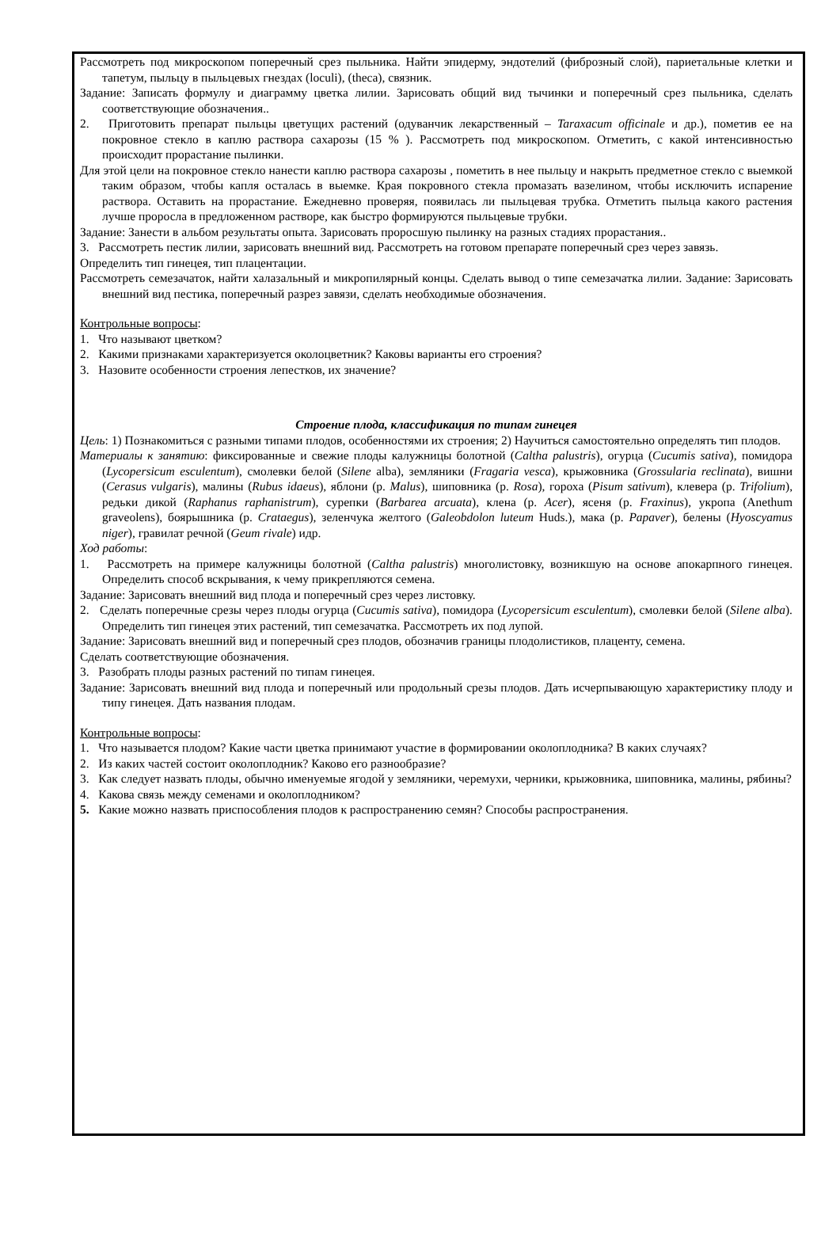Рассмотреть под микроскопом поперечный срез пыльника. Найти эпидерму, эндотелий (фиброзный слой), париетальные клетки и тапетум, пыльцу в пыльцевых гнездах (loculi), (theca), связник.
Задание: Записать формулу и диаграмму цветка лилии. Зарисовать общий вид тычинки и поперечный срез пыльника, сделать соответствующие обозначения..
2. Приготовить препарат пыльцы цветущих растений (одуванчик лекарственный – Taraxacum officinale и др.), пометив ее на покровное стекло в каплю раствора сахарозы (15 % ). Рассмотреть под микроскопом. Отметить, с какой интенсивностью происходит прорастание пылинки.
Для этой цели на покровное стекло нанести каплю раствора сахарозы , пометить в нее пыльцу и накрыть предметное стекло с выемкой таким образом, чтобы капля осталась в выемке. Края покровного стекла промазать вазелином, чтобы исключить испарение раствора. Оставить на прорастание. Ежедневно проверяя, появилась ли пыльцевая трубка. Отметить пыльца какого растения лучше проросла в предложенном растворе, как быстро формируются пыльцевые трубки.
Задание: Занести в альбом результаты опыта. Зарисовать проросшую пылинку на разных стадиях прорастания..
3. Рассмотреть пестик лилии, зарисовать внешний вид. Рассмотреть на готовом препарате поперечный срез через завязь.
Определить тип гинецея, тип плацентации.
Рассмотреть семезачаток, найти халазальный и микропилярный концы. Сделать вывод о типе семезачатка лилии. Задание: Зарисовать внешний вид пестика, поперечный разрез завязи, сделать необходимые обозначения.
Контрольные вопросы:
1. Что называют цветком?
2. Какими признаками характеризуется околоцветник? Каковы варианты его строения?
3. Назовите особенности строения лепестков, их значение?
Строение плода, классификация по типам гинецея
Цель: 1) Познакомиться с разными типами плодов, особенностями их строения; 2) Научиться самостоятельно определять тип плодов.
Материалы к занятию: фиксированные и свежие плоды калужницы болотной (Caltha palustris), огурца (Cucumis sativa), помидора (Lycopersicum esculentum), смолевки белой (Silene alba), земляники (Fragaria vesca), крыжовника (Grossularia reclinata), вишни (Cerasus vulgaris), малины (Rubus idaeus), яблони (р. Malus), шиповника (р. Rosa), гороха (Pisum sativum), клевера (р. Trifolium), редьки дикой (Raphanus raphanistrum), сурепки (Barbarea arcuata), клена (р. Acer), ясеня (р. Fraxinus), укропа (Anethum graveolens), боярышника (р. Crataegus), зеленчука желтого (Galeobdolon luteum Huds.), мака (р. Papaver), белены (Hyoscyamus niger), гравилат речной (Geum rivale) идр.
Ход работы:
1. Рассмотреть на примере калужницы болотной (Caltha palustris) многолистовку, возникшую на основе апокарпного гинецея. Определить способ вскрывания, к чему прикрепляются семена.
Задание: Зарисовать внешний вид плода и поперечный срез через листовку.
2. Сделать поперечные срезы через плоды огурца (Cucumis sativa), помидора (Lycopersicum esculentum), смолевки белой (Silene alba). Определить тип гинецея этих растений, тип семезачатка. Рассмотреть их под лупой.
Задание: Зарисовать внешний вид и поперечный срез плодов, обозначив границы плодолистиков, плаценту, семена.
Сделать соответствующие обозначения.
3. Разобрать плоды разных растений по типам гинецея.
Задание: Зарисовать внешний вид плода и поперечный или продольный срезы плодов. Дать исчерпывающую характеристику плоду и типу гинецея. Дать названия плодам.
Контрольные вопросы:
1. Что называется плодом? Какие части цветка принимают участие в формировании околоплодника? В каких случаях?
2. Из каких частей состоит околоплодник? Каково его разнообразие?
3. Как следует назвать плоды, обычно именуемые ягодой у земляники, черемухи, черники, крыжовника, шиповника, малины, рябины?
4. Какова связь между семенами и околоплодником?
5. Какие можно назвать приспособления плодов к распространению семян? Способы распространения.